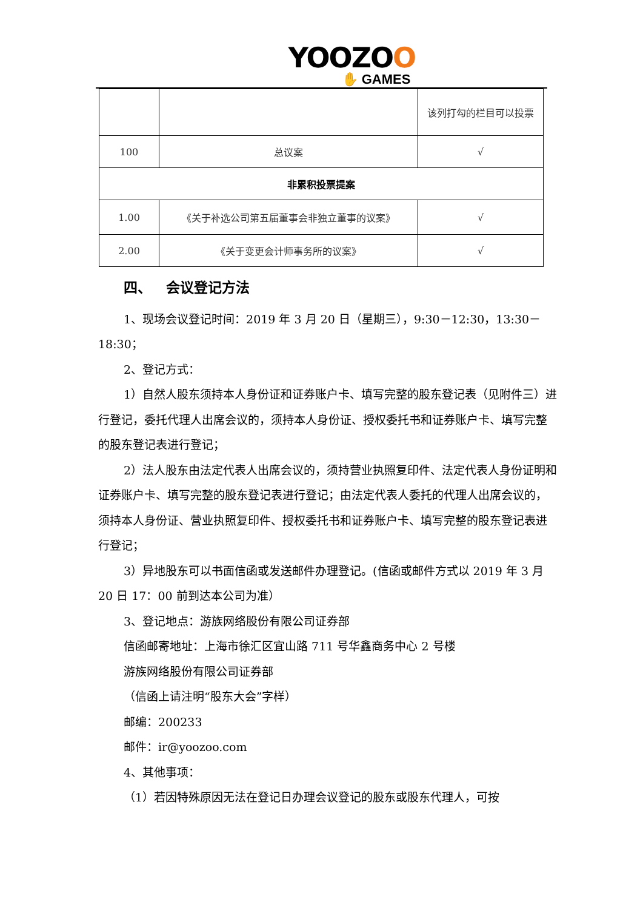YOOZOO
✋ GAMES
| | | 该列打勾的栏目可以投票 |
| 100 | 总议案 | √ |
| 非累积投票提案 | | |
| 1.00 | 《关于补选公司第五届董事会非独立董事的议案》 | √ |
| 2.00 | 《关于变更会计师事务所的议案》 | √ |
四、 会议登记方法
1、现场会议登记时间：2019 年 3 月 20 日（星期三），9:30－12:30，13:30－18:30；
2、登记方式：
1）自然人股东须持本人身份证和证券账户卡、填写完整的股东登记表（见附件三）进行登记，委托代理人出席会议的，须持本人身份证、授权委托书和证券账户卡、填写完整的股东登记表进行登记；
2）法人股东由法定代表人出席会议的，须持营业执照复印件、法定代表人身份证明和证券账户卡、填写完整的股东登记表进行登记；由法定代表人委托的代理人出席会议的，须持本人身份证、营业执照复印件、授权委托书和证券账户卡、填写完整的股东登记表进行登记；
3）异地股东可以书面信函或发送邮件办理登记。(信函或邮件方式以 2019 年 3 月 20 日 17：00 前到达本公司为准）
3、登记地点：游族网络股份有限公司证券部
信函邮寄地址：上海市徐汇区宜山路 711 号华鑫商务中心 2 号楼
游族网络股份有限公司证券部
（信函上请注明“股东大会”字样）
邮编：200233
邮件：ir@yoozoo.com
4、其他事项：
（1）若因特殊原因无法在登记日办理会议登记的股东或股东代理人，可按